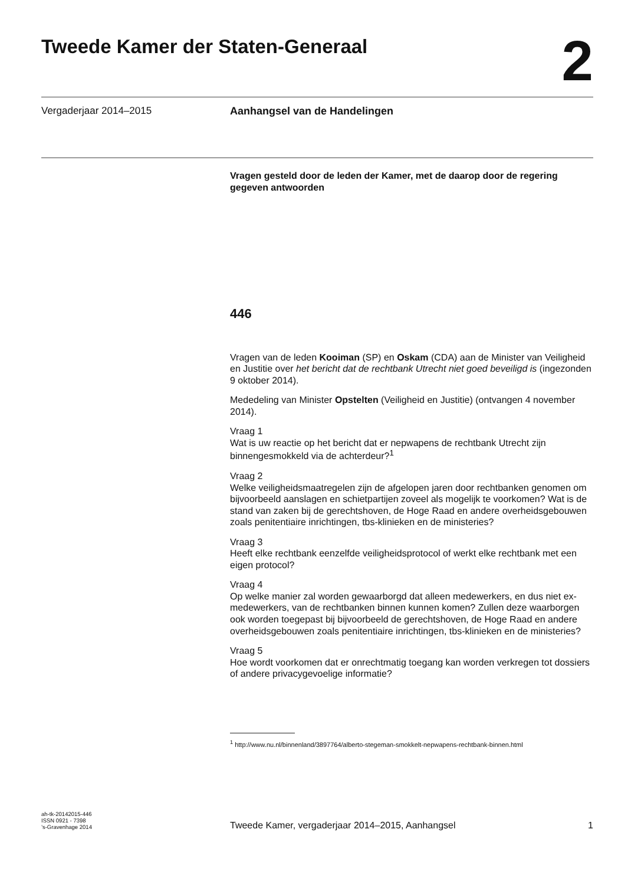Tweede Kamer der Staten-Generaal
2
Vergaderjaar 2014–2015 Aanhangsel van de Handelingen
Vragen gesteld door de leden der Kamer, met de daarop door de regering gegeven antwoorden
446
Vragen van de leden Kooiman (SP) en Oskam (CDA) aan de Minister van Veiligheid en Justitie over het bericht dat de rechtbank Utrecht niet goed beveiligd is (ingezonden 9 oktober 2014).
Mededeling van Minister Opstelten (Veiligheid en Justitie) (ontvangen 4 november 2014).
Vraag 1
Wat is uw reactie op het bericht dat er nepwapens de rechtbank Utrecht zijn binnengesmokkeld via de achterdeur?<sup>1</sup>
Vraag 2
Welke veiligheidsmaatregelen zijn de afgelopen jaren door rechtbanken genomen om bijvoorbeeld aanslagen en schietpartijen zoveel als mogelijk te voorkomen? Wat is de stand van zaken bij de gerechtshoven, de Hoge Raad en andere overheidsgebouwen zoals penitentiaire inrichtingen, tbs-klinieken en de ministeries?
Vraag 3
Heeft elke rechtbank eenzelfde veiligheidsprotocol of werkt elke rechtbank met een eigen protocol?
Vraag 4
Op welke manier zal worden gewaarborgd dat alleen medewerkers, en dus niet ex-medewerkers, van de rechtbanken binnen kunnen komen? Zullen deze waarborgen ook worden toegepast bij bijvoorbeeld de gerechtshoven, de Hoge Raad en andere overheidsgebouwen zoals penitentiaire inrichtingen, tbs-klinieken en de ministeries?
Vraag 5
Hoe wordt voorkomen dat er onrechtmatig toegang kan worden verkregen tot dossiers of andere privacygevoelige informatie?
<sup>1</sup> http://www.nu.nl/binnenland/3897764/alberto-stegeman-smokkelt-nepwapens-rechtbank-binnen.html
ah-tk-20142015-446
ISSN 0921 - 7398
’s-Gravenhage 2014
Tweede Kamer, vergaderjaar 2014–2015, Aanhangsel
1